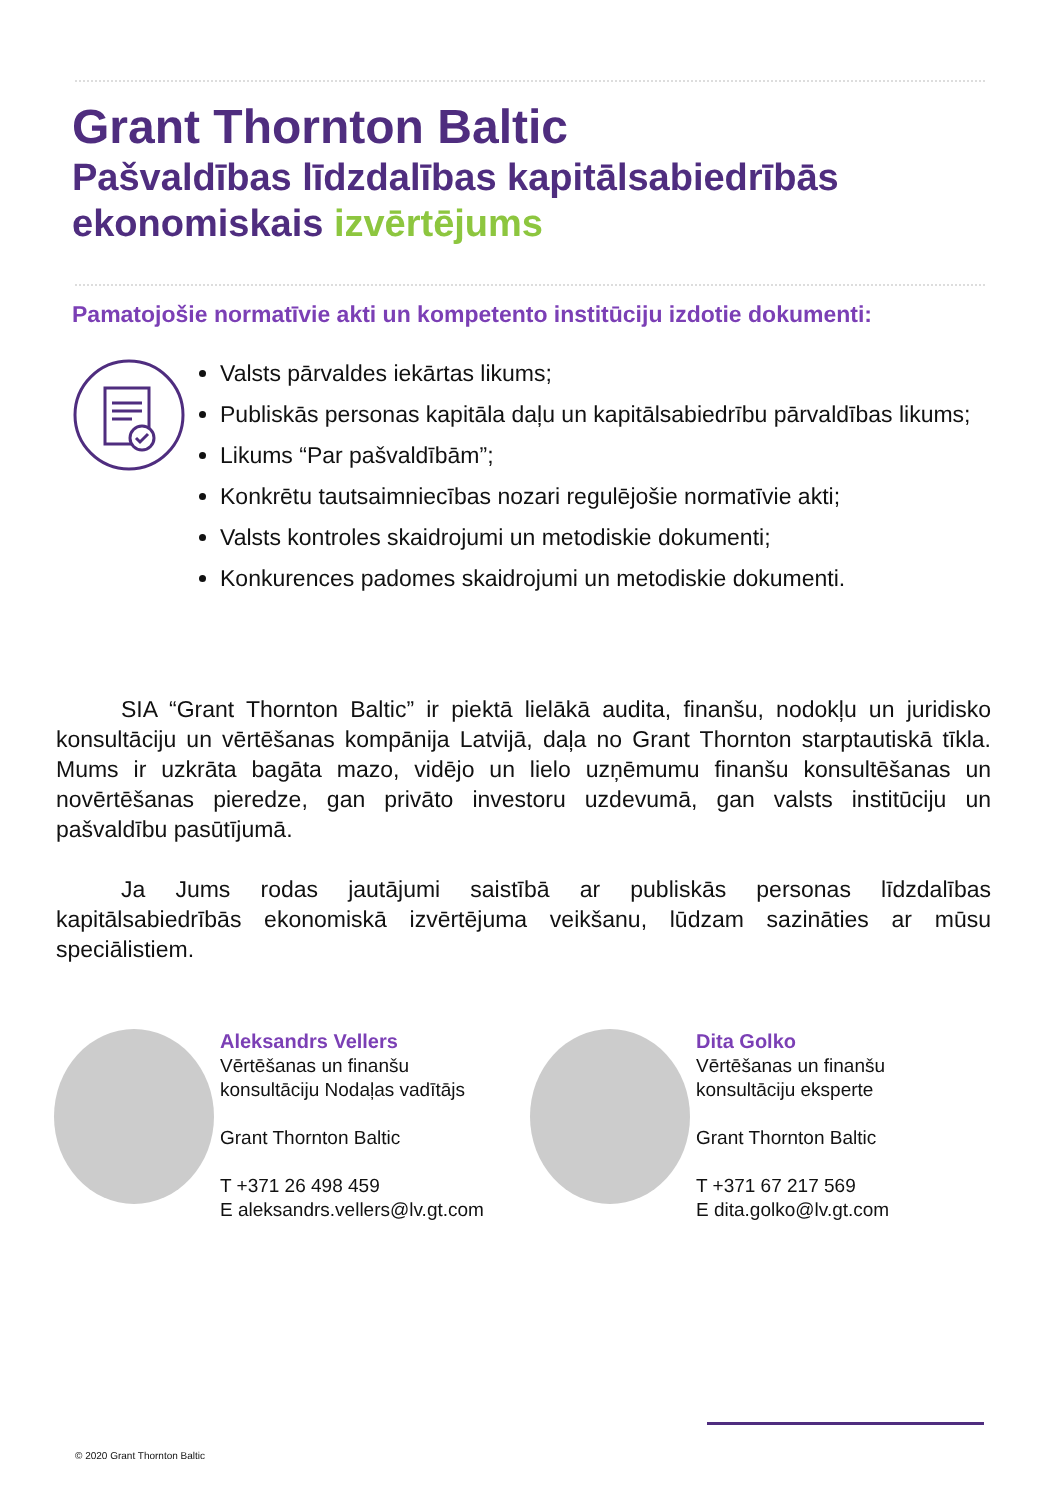Grant Thornton Baltic
Pašvaldības līdzdalības kapitālsabiedrībās
ekonomiskais izvērtējums
Pamatojošie normatīvie akti un kompetento institūciju izdotie dokumenti:
Valsts pārvaldes iekārtas likums;
Publiskās personas kapitāla daļu un kapitālsabiedrību pārvaldības likums;
Likums “Par pašvaldībām”;
Konkrētu tautsaimniecības nozari regulējošie normatīvie akti;
Valsts kontroles skaidrojumi un metodiskie dokumenti;
Konkurences padomes skaidrojumi un metodiskie dokumenti.
SIA “Grant Thornton Baltic” ir piektā lielākā audita, finanšu, nodokļu un juridisko konsultāciju un vērtēšanas kompānija Latvijā, daļa no Grant Thornton starptautiskā tīkla. Mums ir uzkrāta bagāta mazo, vidējo un lielo uzņēmumu finanšu konsultēšanas un novērtēšanas pieredze, gan privāto investoru uzdevumā, gan valsts institūciju un pašvaldību pasūtījumā.
Ja Jums rodas jautājumi saistībā ar publiskās personas līdzdalības kapitālsabiedrībās ekonomiskā izvērtējuma veikšanu, lūdzam sazināties ar mūsu speciālistiem.
Aleksandrs Vellers
Vērtēšanas un finanšu
konsultāciju Nodaļas vadītājs
Grant Thornton Baltic
T +371 26 498 459
E aleksandrs.vellers@lv.gt.com
Dita Golko
Vērtēšanas un finanšu
konsultāciju eksperte
Grant Thornton Baltic
T +371 67 217 569
E dita.golko@lv.gt.com
© 2020 Grant Thornton Baltic